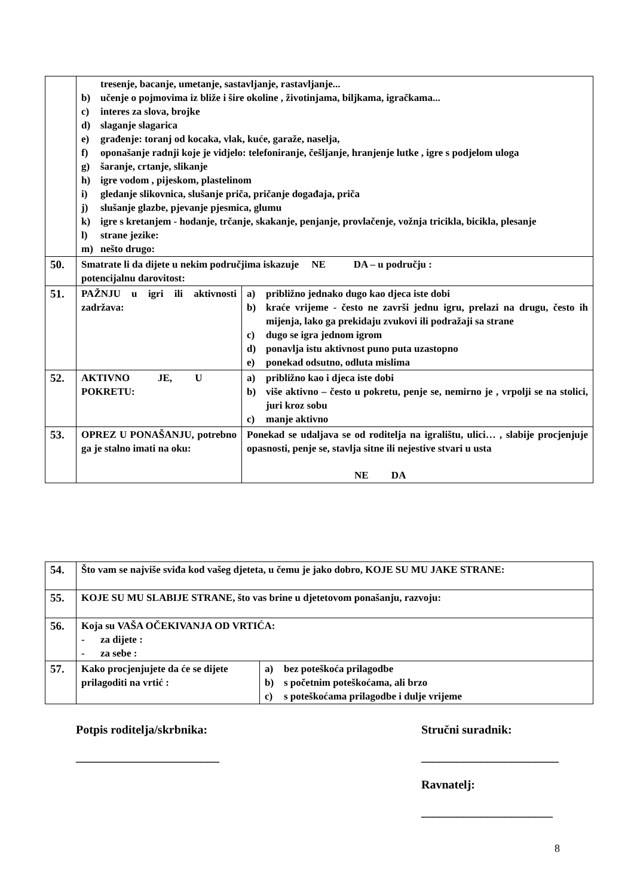| | tresenje, bacanje, umetanje, sastavljanje, rastavljanje... b) učenje o pojmovima iz bliže i šire okoline , životinjama, biljkama, igračkama... c) interes za slova, brojke d) slaganje slagarica e) građenje: toranj od kocaka, vlak, kuće, garaže, naselja, f) oponašanje radnji koje je vidjelo: telefoniranje, češljanje, hranjenje lutke , igre s podjelom uloga g) šaranje, crtanje, slikanje h) igre vodom , pijeskom, plastelinom i) gledanje slikovnica, slušanje priča, pričanje događaja, priča j) slušanje glazbe, pjevanje pjesmica, glumu k) igre s kretanjem - hodanje, trčanje, skakanje, penjanje, provlačenje, vožnja tricikla, bicikla, plesanje l) strane jezike: m) nešto drugo: | |
| 50. | Smatrate li da dijete u nekim područjima iskazuje NE DA – u području : potencijalnu darovitost: | |
| 51. | PAŽNJU u igri ili aktivnosti zadržava: | a) približno jednako dugo kao djeca iste dobi b) kraće vrijeme - često ne završi jednu igru, prelazi na drugu, često ih mijenja, lako ga prekidaju zvukovi ili podražaji sa strane c) dugo se igra jednom igrom d) ponavlja istu aktivnost puno puta uzastopno e) ponekad odsutno, odluta mislima |
| 52. | AKTIVNO JE, U POKRETU: | a) približno kao i djeca iste dobi b) više aktivno – često u pokretu, penje se, nemirno je , vrpolji se na stolici, juri kroz sobu c) manje aktivno |
| 53. | OPREZ U PONAŠANJU, potrebno ga je stalno imati na oku: | Ponekad se udaljava se od roditelja na igralištu, ulici… , slabije procjenjuje opasnosti, penje se, stavlja sitne ili nejestive stvari u usta NE DA |
| 54. | Što vam se najviše sviđa kod vašeg djeteta, u čemu je jako dobro, KOJE SU MU JAKE STRANE: | |
| 55. | KOJE SU MU SLABIJE STRANE, što vas brine u djetetovom ponašanju, razvoju: | |
| 56. | Koja su VAŠA OČEKIVANJA OD VRTIĆA: - za dijete : - za sebe : | |
| 57. | Kako procjenjujete da će se dijete prilagoditi na vrtić : | a) bez poteškoća prilagodbe b) s početnim poteškoćama, ali brzo c) s poteškoćama prilagodbe i dulje vrijeme |
Potpis roditelja/skrbnika:
________________________
Stručni suradnik:
_______________________
Ravnatelj:
______________________
8